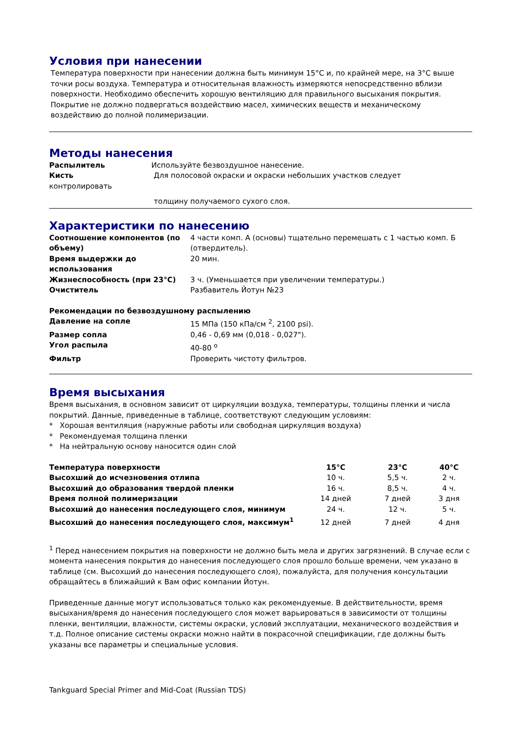Условия при нанесении
Температура поверхности при нанесении должна быть минимум 15°С и, по крайней мере, на 3°С выше точки росы воздуха. Температура и относительная влажность измеряются непосредственно вблизи поверхности. Необходимо обеспечить хорошую вентиляцию для правильного высыхания покрытия. Покрытие не должно подвергаться воздействию масел, химических веществ и механическому воздействию до полной полимеризации.
Методы нанесения
| Распылитель | Используйте безвоздушное нанесение. |
| Кисть | Для полосовой окраски и окраски небольших участков следует |
контролировать
толщину получаемого сухого слоя.
Характеристики по нанесению
| Соотношение компонентов (по объему) | 4 части комп. А (основы) тщательно перемешать с 1 частью комп. Б (отвердитель). |
| Время выдержки до использования | 20 мин. |
| Жизнеспособность (при 23°С) | 3 ч. (Уменьшается при увеличении температуры.) |
| Очиститель | Разбавитель Йотун №23 |
| Рекомендации по безвоздушному распылению | |
| Давление на сопле | 15 МПа (150 кПа/см <sup>2</sup>, 2100 psi). |
| Размер сопла | 0,46 - 0,69 мм (0,018 - 0,027"). |
| Угол распыла | 40-80 <sup>o</sup> |
| Фильтр | Проверить чистоту фильтров. |
Время высыхания
Время высыхания, в основном зависит от циркуляции воздуха, температуры, толщины пленки и числа покрытий. Данные, приведенные в таблице, соответствуют следующим условиям:
* Хорошая вентиляция (наружные работы или свободная циркуляция воздуха)
* Рекомендуемая толщина пленки
* На нейтральную основу наносится один слой
| Температура поверхности | 15°С | 23°С | 40°С |
| Высохший до исчезновения отлипа | 10 ч. | 5,5 ч. | 2 ч. |
| Высохший до образования твердой пленки | 16 ч. | 8,5 ч. | 4 ч. |
| Время полной полимеризации | 14 дней | 7 дней | 3 дня |
| Высохший до нанесения последующего слоя, минимум | 24 ч. | 12 ч. | 5 ч. |
| Высохший до нанесения последующего слоя, максимум<sup>1</sup> | 12 дней | 7 дней | 4 дня |
<sup>1</sup> Перед нанесением покрытия на поверхности не должно быть мела и других загрязнений. В случае если с момента нанесения покрытия до нанесения последующего слоя прошло больше времени, чем указано в таблице (см. Высохший до нанесения последующего слоя), пожалуйста, для получения консультации обращайтесь в ближайший к Вам офис компании Йотун.
Приведенные данные могут использоваться только как рекомендуемые. В действительности, время высыхания/время до нанесения последующего слоя может варьироваться в зависимости от толщины пленки, вентиляции, влажности, системы окраски, условий эксплуатации, механического воздействия и т.д. Полное описание системы окраски можно найти в покрасочной спецификации, где должны быть указаны все параметры и специальные условия.
Tankguard Special Primer and Mid-Coat (Russian TDS)